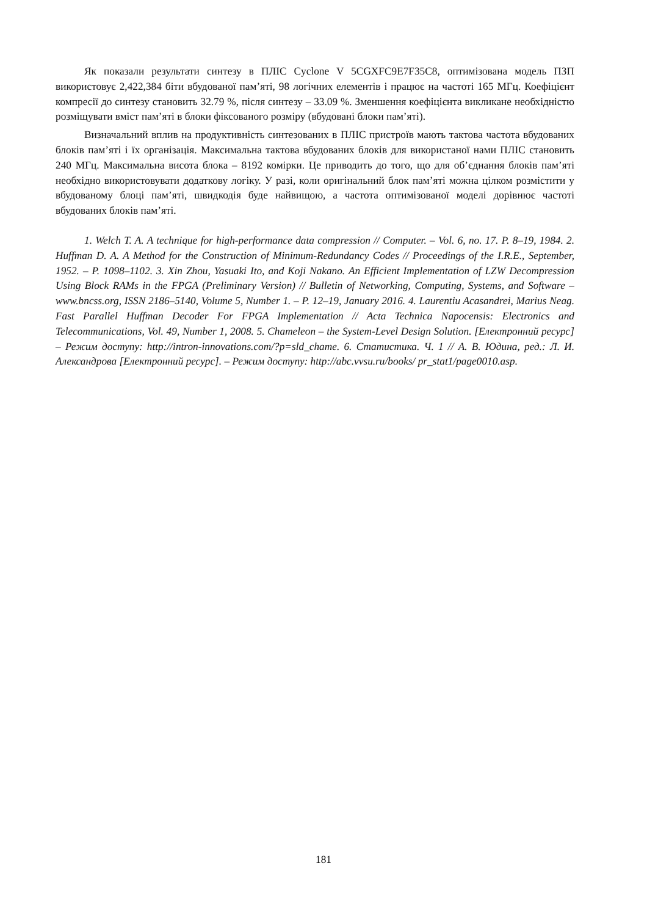Як показали результати синтезу в ПЛІС Cyclone V 5CGXFC9E7F35C8, оптимізована модель ПЗП використовує 2,422,384 біти вбудованої пам’яті, 98 логічних елементів і працює на частоті 165 МГц. Коефіцієнт компресії до синтезу становить 32.79 %, після синтезу – 33.09 %. Зменшення коефіцієнта викликане необхідністю розміщувати вміст пам’яті в блоки фіксованого розміру (вбудовані блоки пам’яті).
Визначальний вплив на продуктивність синтезованих в ПЛІС пристроїв мають тактова частота вбудованих блоків пам’яті і їх організація. Максимальна тактова вбудованих блоків для використаної нами ПЛІС становить 240 МГц. Максимальна висота блока – 8192 комірки. Це приводить до того, що для об’єднання блоків пам’яті необхідно використовувати додаткову логіку. У разі, коли оригінальний блок пам’яті можна цілком розмістити у вбудованому блоці пам’яті, швидкодія буде найвищою, а частота оптимізованої моделі дорівнює частоті вбудованих блоків пам’яті.
1. Welch T. A. A technique for high-performance data compression // Computer. – Vol. 6, no. 17. P. 8–19, 1984. 2. Huffman D. A. A Method for the Construction of Minimum-Redundancy Codes // Proceedings of the I.R.E., September, 1952. – P. 1098–1102. 3. Xin Zhou, Yasuaki Ito, and Koji Nakano. An Efficient Implementation of LZW Decompression Using Block RAMs in the FPGA (Preliminary Version) // Bulletin of Networking, Computing, Systems, and Software – www.bncss.org, ISSN 2186–5140, Volume 5, Number 1. – P. 12–19, January 2016. 4. Laurentiu Acasandrei, Marius Neag. Fast Parallel Huffman Decoder For FPGA Implementation // Acta Technica Napocensis: Electronics and Telecommunications, Vol. 49, Number 1, 2008. 5. Chameleon – the System-Level Design Solution. [Електронний ресурс] – Режим доступу: http://intron-innovations.com/?p=sld_chame. 6. Статистика. Ч. 1 // А. В. Юдина, ред.: Л. И. Александрова [Електронний ресурс]. – Режим доступу: http://abc.vvsu.ru/books/ pr_stat1/page0010.asp.
181